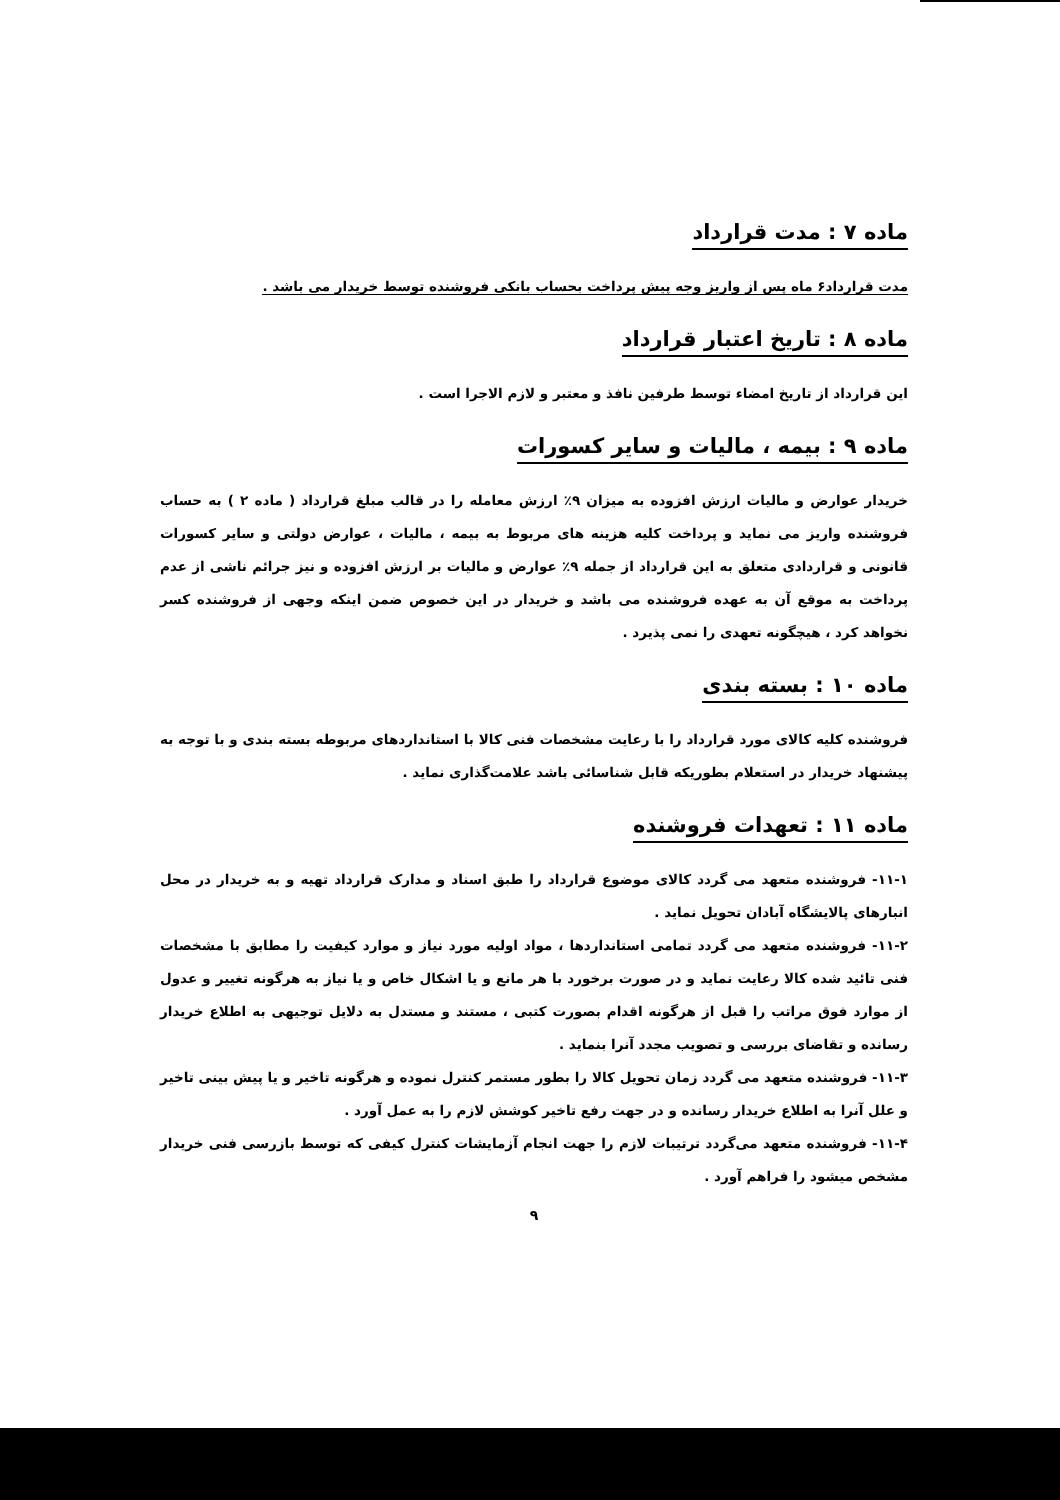ماده ۷ : مدت قرارداد
مدت قرارداد۶ ماه پس از واریز وجه پیش پرداخت بحساب بانکی فروشنده توسط خریدار می باشد .
ماده ۸ : تاریخ اعتبار قرارداد
این قرارداد از تاریخ امضاء توسط طرفین نافذ و معتبر و لازم الاجرا است .
ماده ۹ : بیمه ، مالیات و سایر کسورات
خریدار عوارض و مالیات ارزش افزوده به میزان ۹٪ ارزش معامله را در قالب مبلغ قرارداد ( ماده ۲ ) به حساب فروشنده واریز می نماید و پرداخت کلیه هزینه های مربوط به بیمه ، مالیات ، عوارض دولتی و سایر کسورات قانونی و قراردادی متعلق به این قرارداد از جمله ۹٪ عوارض و مالیات بر ارزش افزوده و نیز جرائم ناشی از عدم پرداخت به موقع آن به عهده فروشنده می باشد و خریدار در این خصوص ضمن اینکه وجهی از فروشنده کسر نخواهد کرد ، هیچگونه تعهدی را نمی پذیرد .
ماده ۱۰ : بسته بندی
فروشنده کلیه کالای مورد قرارداد را با رعایت مشخصات فنی کالا با استانداردهای مربوطه بسته بندی و با توجه به پیشنهاد خریدار در استعلام بطوریکه قابل شناسائی باشد علامت‌گذاری نماید .
ماده ۱۱ : تعهدات فروشنده
۱۱-۱- فروشنده متعهد می گردد کالای موضوع قرارداد را طبق اسناد و مدارک قرارداد تهیه و به خریدار در محل انبارهای پالایشگاه آبادان تحویل نماید .
۱۱-۲- فروشنده متعهد می گردد تمامی استانداردها ، مواد اولیه مورد نیاز و موارد کیفیت را مطابق با مشخصات فنی تائید شده کالا رعایت نماید و در صورت برخورد با هر مانع و یا اشکال خاص و یا نیاز به هرگونه تغییر و عدول از موارد فوق مراتب را قبل از هرگونه اقدام بصورت کتبی ، مستند و مستدل به دلایل توجیهی به اطلاع خریدار رسانده و تقاضای بررسی و تصویب مجدد آنرا بنماید .
۱۱-۳- فروشنده متعهد می گردد زمان تحویل کالا را بطور مستمر کنترل نموده و هرگونه تاخیر و یا پیش بینی تاخیر و علل آنرا به اطلاع خریدار رسانده و در جهت رفع تاخیر کوشش لازم را به عمل آورد .
۱۱-۴- فروشنده متعهد می‌گردد ترتیبات لازم را جهت انجام آزمایشات کنترل کیفی که توسط بازرسی فنی خریدار مشخص میشود را فراهم آورد .
۹